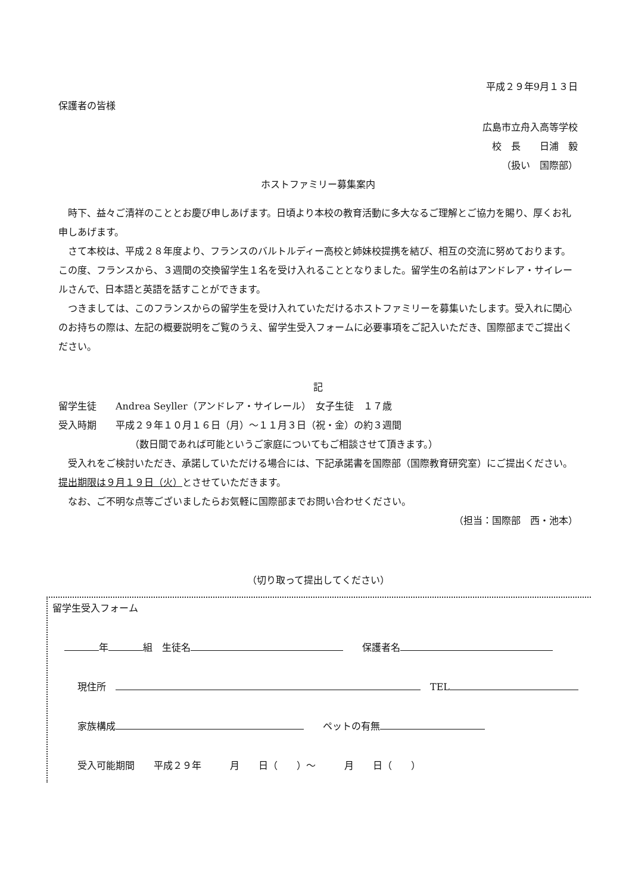平成２９年9月１３日
保護者の皆様
広島市立舟入高等学校
校　長　　日浦　毅
（扱い　国際部）
ホストファミリー募集案内
時下、益々ご清祥のこととお慶び申しあげます。日頃より本校の教育活動に多大なるご理解とご協力を賜り、厚くお礼申しあげます。
さて本校は、平成２８年度より、フランスのバルトルディー高校と姉妹校提携を結び、相互の交流に努めております。この度、フランスから、３週間の交換留学生１名を受け入れることとなりました。留学生の名前はアンドレア・サイレールさんで、日本語と英語を話すことができます。
つきましては、このフランスからの留学生を受け入れていただけるホストファミリーを募集いたします。受入れに関心のお持ちの際は、左記の概要説明をご覧のうえ、留学生受入フォームに必要事項をご記入いただき、国際部までご提出ください。
記
留学生徒　　Andrea Seyller（アンドレア・サイレール）　女子生徒　１７歳
受入時期　　平成２９年１０月１６日（月）～１１月３日（祝・金）の約３週間
（数日間であれば可能というご家庭についてもご相談させて頂きます。）
受入れをご検討いただき、承諾していただける場合には、下記承諾書を国際部（国際教育研究室）にご提出ください。提出期限は９月１９日（火）とさせていただきます。
なお、ご不明な点等ございましたらお気軽に国際部までお問い合わせください。
（担当：国際部　西・池本）
（切り取って提出してください）
留学生受入フォーム
年 組　生徒名　　保護者名
現住所　　TEL
家族構成　　ペットの有無
受入可能期間　　平成２９年　　　月　　日（　　）～　　　月　　日（　　）